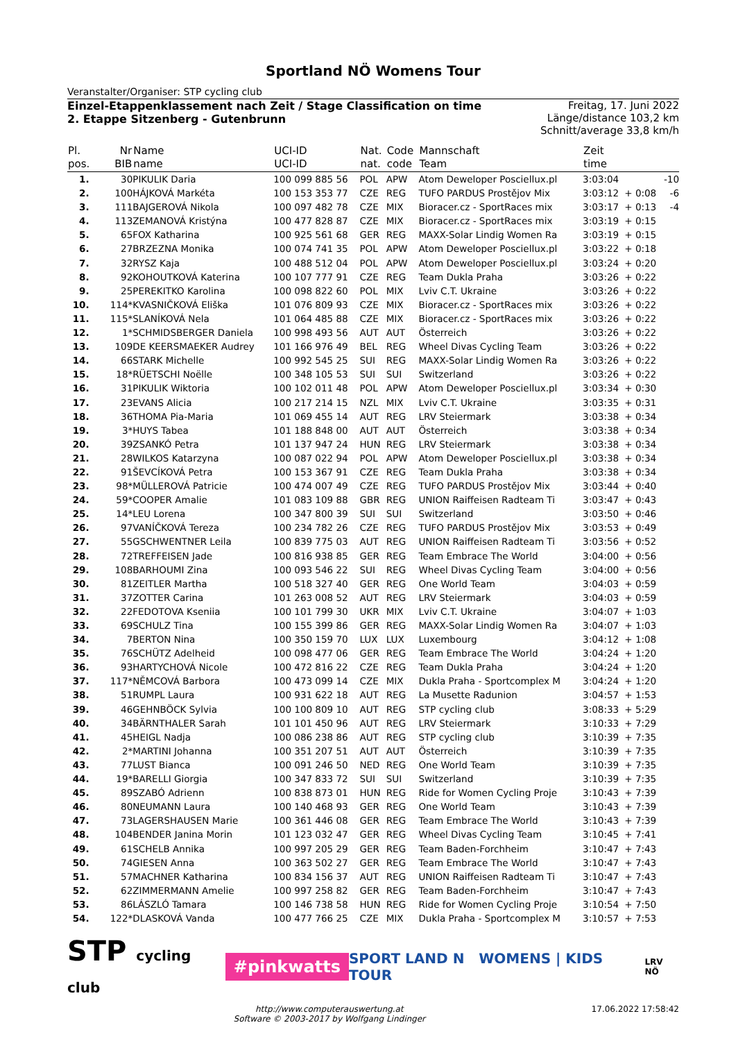Sportland NÖ Womens Tour
Veranstalter/Organiser: STP cycling club
Einzel-Etappenklassement nach Zeit / Stage Classification on time
2. Etappe Sitzenberg - Gutenbrunn
Freitag, 17. Juni 2022
Länge/distance 103,2 km
Schnitt/average 33,8 km/h
| Pl. pos. | Nr BIB | Name name | UCI-ID UCI-ID | Nat. nat. | Code code | Mannschaft Team | Zeit time | | |
| --- | --- | --- | --- | --- | --- | --- | --- | --- | --- |
| 1. | 30 | PIKULIK Daria | 100 099 885 56 | POL | APW | Atom Deweloper Posciellux.pl | 3:03:04 | | -10 |
| 2. | 100 | HÁJKOVÁ Markéta | 100 153 353 77 | CZE | REG | TUFO PARDUS Prostějov Mix | 3:03:12 | + 0:08 | -6 |
| 3. | 111 | BAJGEROVÁ Nikola | 100 097 482 78 | CZE | MIX | Bioracer.cz - SportRaces mix | 3:03:17 | + 0:13 | -4 |
| 4. | 113 | ZEMANOVÁ Kristýna | 100 477 828 87 | CZE | MIX | Bioracer.cz - SportRaces mix | 3:03:19 | + 0:15 | |
| 5. | 65 | FOX Katharina | 100 925 561 68 | GER | REG | MAXX-Solar Lindig Women Ra | 3:03:19 | + 0:15 | |
| 6. | 27 | BRZEZNA Monika | 100 074 741 35 | POL | APW | Atom Deweloper Posciellux.pl | 3:03:22 | + 0:18 | |
| 7. | 32 | RYSZ Kaja | 100 488 512 04 | POL | APW | Atom Deweloper Posciellux.pl | 3:03:24 | + 0:20 | |
| 8. | 92 | KOHOUTKOVÁ Katerina | 100 107 777 91 | CZE | REG | Team Dukla Praha | 3:03:26 | + 0:22 | |
| 9. | 25 | PEREKITKO Karolina | 100 098 822 60 | POL | MIX | Lviv C.T. Ukraine | 3:03:26 | + 0:22 | |
| 10. | 114* | KVASNIČKOVÁ Eliška | 101 076 809 93 | CZE | MIX | Bioracer.cz - SportRaces mix | 3:03:26 | + 0:22 | |
| 11. | 115* | SLANÍKOVÁ Nela | 101 064 485 88 | CZE | MIX | Bioracer.cz - SportRaces mix | 3:03:26 | + 0:22 | |
| 12. | 1* | SCHMIDSBERGER Daniela | 100 998 493 56 | AUT | AUT | Österreich | 3:03:26 | + 0:22 | |
| 13. | 109 | DE KEERSMAEKER Audrey | 101 166 976 49 | BEL | REG | Wheel Divas Cycling Team | 3:03:26 | + 0:22 | |
| 14. | 66 | STARK Michelle | 100 992 545 25 | SUI | REG | MAXX-Solar Lindig Women Ra | 3:03:26 | + 0:22 | |
| 15. | 18* | RÜETSCHI Noëlle | 100 348 105 53 | SUI | SUI | Switzerland | 3:03:26 | + 0:22 | |
| 16. | 31 | PIKULIK Wiktoria | 100 102 011 48 | POL | APW | Atom Deweloper Posciellux.pl | 3:03:34 | + 0:30 | |
| 17. | 23 | EVANS Alicia | 100 217 214 15 | NZL | MIX | Lviv C.T. Ukraine | 3:03:35 | + 0:31 | |
| 18. | 36 | THOMA Pia-Maria | 101 069 455 14 | AUT | REG | LRV Steiermark | 3:03:38 | + 0:34 | |
| 19. | 3* | HUYS Tabea | 101 188 848 00 | AUT | AUT | Österreich | 3:03:38 | + 0:34 | |
| 20. | 39 | ZSANKÓ Petra | 101 137 947 24 | HUN | REG | LRV Steiermark | 3:03:38 | + 0:34 | |
| 21. | 28 | WILKOS Katarzyna | 100 087 022 94 | POL | APW | Atom Deweloper Posciellux.pl | 3:03:38 | + 0:34 | |
| 22. | 91 | ŠEVCÍKOVÁ Petra | 100 153 367 91 | CZE | REG | Team Dukla Praha | 3:03:38 | + 0:34 | |
| 23. | 98* | MÜLLEROVÁ Patricie | 100 474 007 49 | CZE | REG | TUFO PARDUS Prostějov Mix | 3:03:44 | + 0:40 | |
| 24. | 59* | COOPER Amalie | 101 083 109 88 | GBR | REG | UNION Raiffeisen Radteam Ti | 3:03:47 | + 0:43 | |
| 25. | 14* | LEU Lorena | 100 347 800 39 | SUI | SUI | Switzerland | 3:03:50 | + 0:46 | |
| 26. | 97 | VANÍČKOVÁ Tereza | 100 234 782 26 | CZE | REG | TUFO PARDUS Prostějov Mix | 3:03:53 | + 0:49 | |
| 27. | 55 | GSCHWENTNER Leila | 100 839 775 03 | AUT | REG | UNION Raiffeisen Radteam Ti | 3:03:56 | + 0:52 | |
| 28. | 72 | TREFFEISEN Jade | 100 816 938 85 | GER | REG | Team Embrace The World | 3:04:00 | + 0:56 | |
| 29. | 108 | BARHOUMI Zina | 100 093 546 22 | SUI | REG | Wheel Divas Cycling Team | 3:04:00 | + 0:56 | |
| 30. | 81 | ZEITLER Martha | 100 518 327 40 | GER | REG | One World Team | 3:04:03 | + 0:59 | |
| 31. | 37 | ZOTTER Carina | 101 263 008 52 | AUT | REG | LRV Steiermark | 3:04:03 | + 0:59 | |
| 32. | 22 | FEDOTOVA Kseniia | 100 101 799 30 | UKR | MIX | Lviv C.T. Ukraine | 3:04:07 | + 1:03 | |
| 33. | 69 | SCHULZ Tina | 100 155 399 86 | GER | REG | MAXX-Solar Lindig Women Ra | 3:04:07 | + 1:03 | |
| 34. | 7 | BERTON Nina | 100 350 159 70 | LUX | LUX | Luxembourg | 3:04:12 | + 1:08 | |
| 35. | 76 | SCHÜTZ Adelheid | 100 098 477 06 | GER | REG | Team Embrace The World | 3:04:24 | + 1:20 | |
| 36. | 93 | HARTYCHOVÁ Nicole | 100 472 816 22 | CZE | REG | Team Dukla Praha | 3:04:24 | + 1:20 | |
| 37. | 117* | NĚMCOVÁ Barbora | 100 473 099 14 | CZE | MIX | Dukla Praha - Sportcomplex M | 3:04:24 | + 1:20 | |
| 38. | 51 | RUMPL Laura | 100 931 622 18 | AUT | REG | La Musette Radunion | 3:04:57 | + 1:53 | |
| 39. | 46 | GEHNBÖCK Sylvia | 100 100 809 10 | AUT | REG | STP cycling club | 3:08:33 | + 5:29 | |
| 40. | 34 | BÄRNTHALER Sarah | 101 101 450 96 | AUT | REG | LRV Steiermark | 3:10:33 | + 7:29 | |
| 41. | 45 | HEIGL Nadja | 100 086 238 86 | AUT | REG | STP cycling club | 3:10:39 | + 7:35 | |
| 42. | 2* | MARTINI Johanna | 100 351 207 51 | AUT | AUT | Österreich | 3:10:39 | + 7:35 | |
| 43. | 77 | LUST Bianca | 100 091 246 50 | NED | REG | One World Team | 3:10:39 | + 7:35 | |
| 44. | 19* | BARELLI Giorgia | 100 347 833 72 | SUI | SUI | Switzerland | 3:10:39 | + 7:35 | |
| 45. | 89 | SZABÓ Adrienn | 100 838 873 01 | HUN | REG | Ride for Women Cycling Proje | 3:10:43 | + 7:39 | |
| 46. | 80 | NEUMANN Laura | 100 140 468 93 | GER | REG | One World Team | 3:10:43 | + 7:39 | |
| 47. | 73 | LAGERSHAUSEN Marie | 100 361 446 08 | GER | REG | Team Embrace The World | 3:10:43 | + 7:39 | |
| 48. | 104 | BENDER Janina Morin | 101 123 032 47 | GER | REG | Wheel Divas Cycling Team | 3:10:45 | + 7:41 | |
| 49. | 61 | SCHELB Annika | 100 997 205 29 | GER | REG | Team Baden-Forchheim | 3:10:47 | + 7:43 | |
| 50. | 74 | GIESEN Anna | 100 363 502 27 | GER | REG | Team Embrace The World | 3:10:47 | + 7:43 | |
| 51. | 57 | MACHNER Katharina | 100 834 156 37 | AUT | REG | UNION Raiffeisen Radteam Ti | 3:10:47 | + 7:43 | |
| 52. | 62 | ZIMMERMANN Amelie | 100 997 258 82 | GER | REG | Team Baden-Forchheim | 3:10:47 | + 7:43 | |
| 53. | 86 | LÁSZLÓ Tamara | 100 146 738 58 | HUN | REG | Ride for Women Cycling Proje | 3:10:54 | + 7:50 | |
| 54. | 122* | DLASKOVÁ Vanda | 100 477 766 25 | CZE | MIX | Dukla Praha - Sportcomplex M | 3:10:57 | + 7:53 | |
STP cycling club
#pinkwatts
SPORT LAND N WOMENS | KIDS TOUR
LRV NÖ
http://www.computerauswertung.at
Software © 2003-2017 by Wolfgang Lindinger
17.06.2022 17:58:42